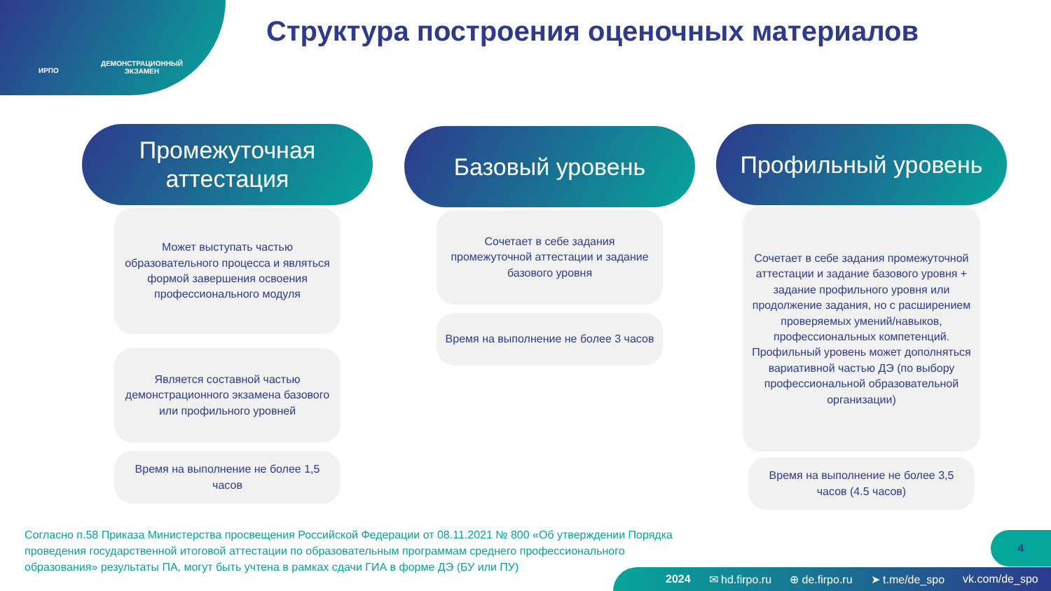ИРПО
ДЕМОНСТРАЦИОННЫЙ ЭКЗАМЕН
Структура построения оценочных материалов
Промежуточная
аттестация
Может выступать частью образовательного процесса и являться формой завершения освоения профессионального модуля
Является составной частью демонстрационного экзамена базового или профильного уровней
Время на выполнение не более 1,5 часов
Базовый уровень
Сочетает в себе задания промежуточной аттестации и задание базового уровня
Время на выполнение не более 3 часов
Профильный уровень
Сочетает в себе задания промежуточной аттестации и задание базового уровня + задание профильного уровня или продолжение задания, но с расширением проверяемых умений/навыков, профессиональных компетенций. Профильный уровень может дополняться вариативной частью ДЭ (по выбору профессиональной образовательной организации)
Время на выполнение не более 3,5 часов (4.5 часов)
Согласно п.58 Приказа Министерства просвещения Российской Федерации от 08.11.2021 № 800 «Об утверждении Порядка проведения государственной итоговой аттестации по образовательным программам среднего профессионального образования» результаты ПА, могут быть учтена в рамках сдачи ГИА в форме ДЭ (БУ или ПУ)
4
2024 ✉ hd.firpo.ru ⊕ de.firpo.ru ➤ t.me/de_spo vk.com/de_spo